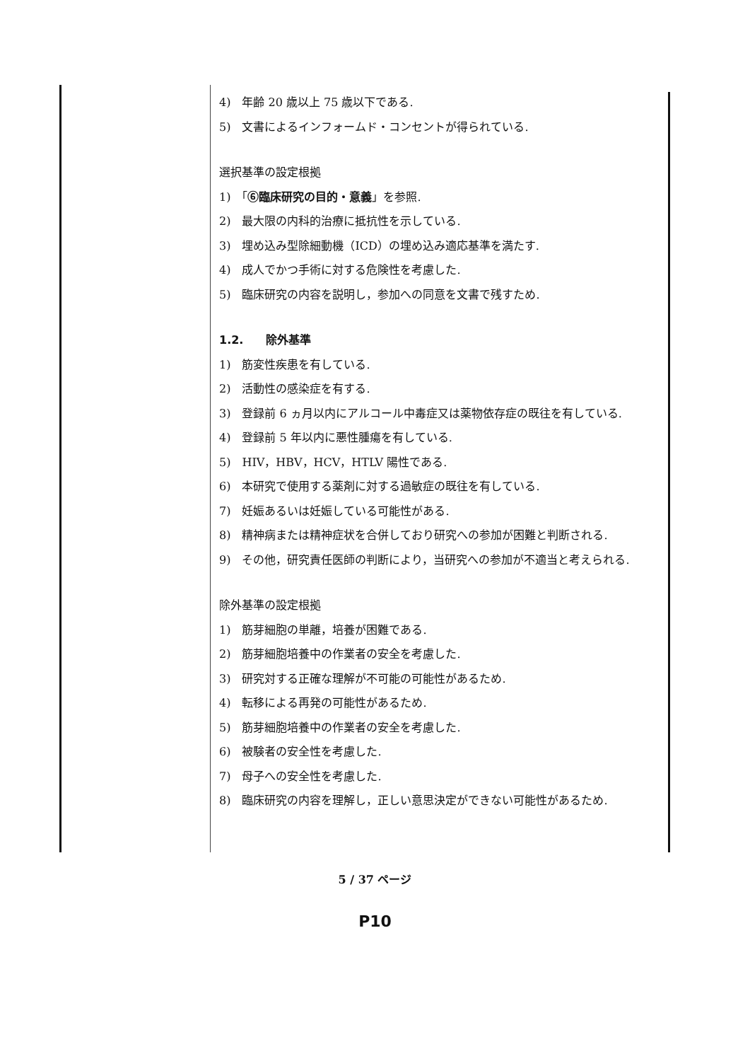4)　年齢 20 歳以上 75 歳以下である.
5)　文書によるインフォームド・コンセントが得られている.
選択基準の設定根拠
1)　「⑥臨床研究の目的・意義」を参照.
2)　最大限の内科的治療に抵抗性を示している.
3)　埋め込み型除細動機（ICD）の埋め込み適応基準を満たす.
4)　成人でかつ手術に対する危険性を考慮した.
5)　臨床研究の内容を説明し，参加への同意を文書で残すため.
1.2.　　除外基準
1)　筋変性疾患を有している.
2)　活動性の感染症を有する.
3)　登録前 6 ヵ月以内にアルコール中毒症又は薬物依存症の既往を有している.
4)　登録前 5 年以内に悪性腫瘍を有している.
5)　HIV，HBV，HCV，HTLV 陽性である.
6)　本研究で使用する薬剤に対する過敏症の既往を有している.
7)　妊娠あるいは妊娠している可能性がある.
8)　精神病または精神症状を合併しており研究への参加が困難と判断される.
9)　その他，研究責任医師の判断により，当研究への参加が不適当と考えられる.
除外基準の設定根拠
1)　筋芽細胞の単離，培養が困難である.
2)　筋芽細胞培養中の作業者の安全を考慮した.
3)　研究対する正確な理解が不可能の可能性があるため.
4)　転移による再発の可能性があるため.
5)　筋芽細胞培養中の作業者の安全を考慮した.
6)　被験者の安全性を考慮した.
7)　母子への安全性を考慮した.
8)　臨床研究の内容を理解し，正しい意思決定ができない可能性があるため.
5 / 37 ページ
P10